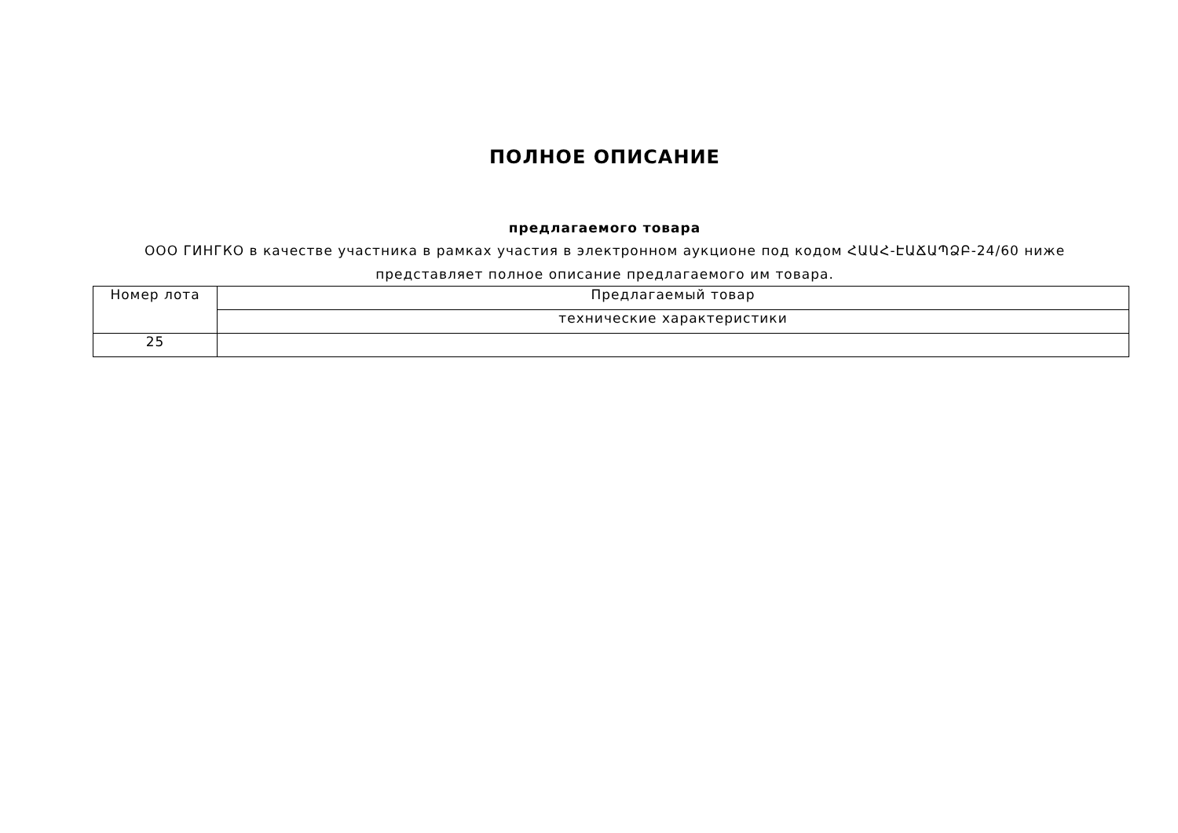ПОЛНОЕ ОПИСАНИЕ
предлагаемого товара
ООО ГИНГКО в качестве участника в рамках участия в электронном аукционе под кодом ՀԱԱՀ-ԷԱՃԱՊՁԲ-24/60 ниже представляет полное описание предлагаемого им товара.
| Номер лота | Предлагаемый товар |
| | технические характеристики |
| 25 | |